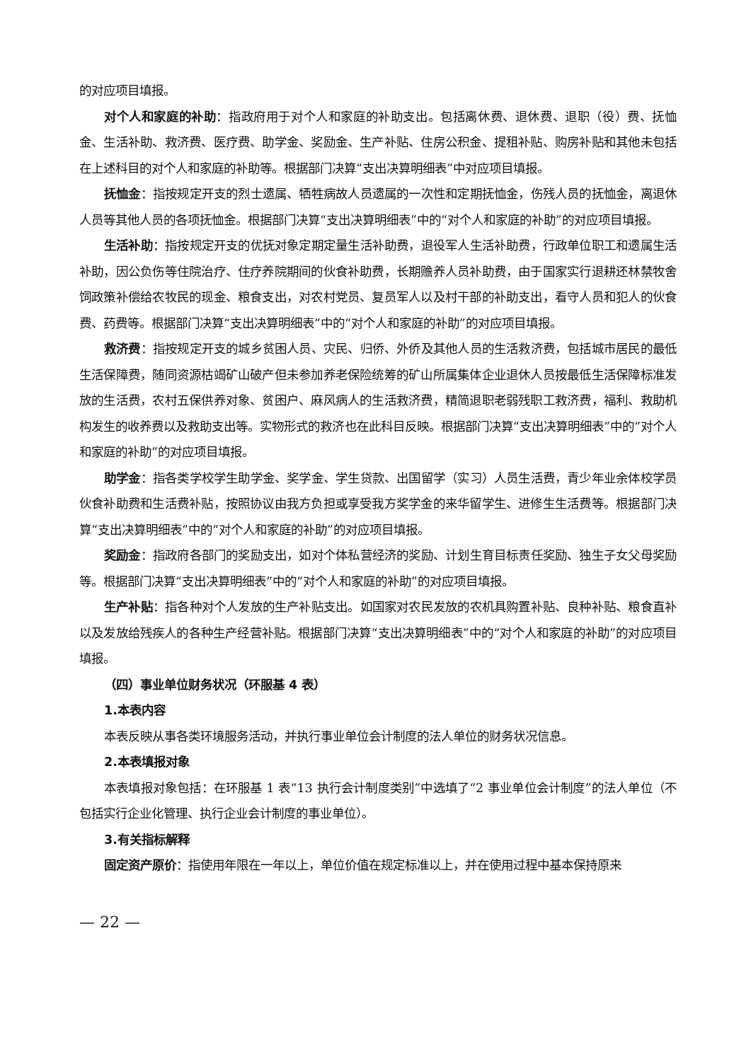的对应项目填报。
对个人和家庭的补助：指政府用于对个人和家庭的补助支出。包括离休费、退休费、退职（役）费、抚恤金、生活补助、救济费、医疗费、助学金、奖励金、生产补贴、住房公积金、提租补贴、购房补贴和其他未包括在上述科目的对个人和家庭的补助等。根据部门决算“支出决算明细表”中对应项目填报。
抚恤金：指按规定开支的烈士遗属、牺牲病故人员遗属的一次性和定期抚恤金，伤残人员的抚恤金，离退休人员等其他人员的各项抚恤金。根据部门决算“支出决算明细表”中的“对个人和家庭的补助”的对应项目填报。
生活补助：指按规定开支的优抚对象定期定量生活补助费，退役军人生活补助费，行政单位职工和遗属生活补助，因公负伤等住院治疗、住疗养院期间的伙食补助费，长期赡养人员补助费，由于国家实行退耕还林禁牧舍饲政策补偿给农牧民的现金、粮食支出，对农村党员、复员军人以及村干部的补助支出，看守人员和犯人的伙食费、药费等。根据部门决算“支出决算明细表”中的“对个人和家庭的补助”的对应项目填报。
救济费：指按规定开支的城乡贫困人员、灾民、归侨、外侨及其他人员的生活救济费，包括城市居民的最低生活保障费，随同资源枯竭矿山破产但未参加养老保险统筹的矿山所属集体企业退休人员按最低生活保障标准发放的生活费，农村五保供养对象、贫困户、麻风病人的生活救济费，精简退职老弱残职工救济费，福利、救助机构发生的收养费以及救助支出等。实物形式的救济也在此科目反映。根据部门决算“支出决算明细表”中的“对个人和家庭的补助”的对应项目填报。
助学金：指各类学校学生助学金、奖学金、学生贷款、出国留学（实习）人员生活费，青少年业余体校学员伙食补助费和生活费补贴，按照协议由我方负担或享受我方奖学金的来华留学生、进修生生活费等。根据部门决算“支出决算明细表”中的“对个人和家庭的补助”的对应项目填报。
奖励金：指政府各部门的奖励支出，如对个体私营经济的奖励、计划生育目标责任奖励、独生子女父母奖励等。根据部门决算“支出决算明细表”中的“对个人和家庭的补助”的对应项目填报。
生产补贴：指各种对个人发放的生产补贴支出。如国家对农民发放的农机具购置补贴、良种补贴、粮食直补以及发放给残疾人的各种生产经营补贴。根据部门决算“支出决算明细表”中的“对个人和家庭的补助”的对应项目填报。
（四）事业单位财务状况（环服基 4 表）
1.本表内容
本表反映从事各类环境服务活动，并执行事业单位会计制度的法人单位的财务状况信息。
2.本表填报对象
本表填报对象包括：在环服基 1 表“13 执行会计制度类别”中选填了“2 事业单位会计制度”的法人单位（不包括实行企业化管理、执行企业会计制度的事业单位）。
3.有关指标解释
固定资产原价：指使用年限在一年以上，单位价值在规定标准以上，并在使用过程中基本保持原来
— 22 —